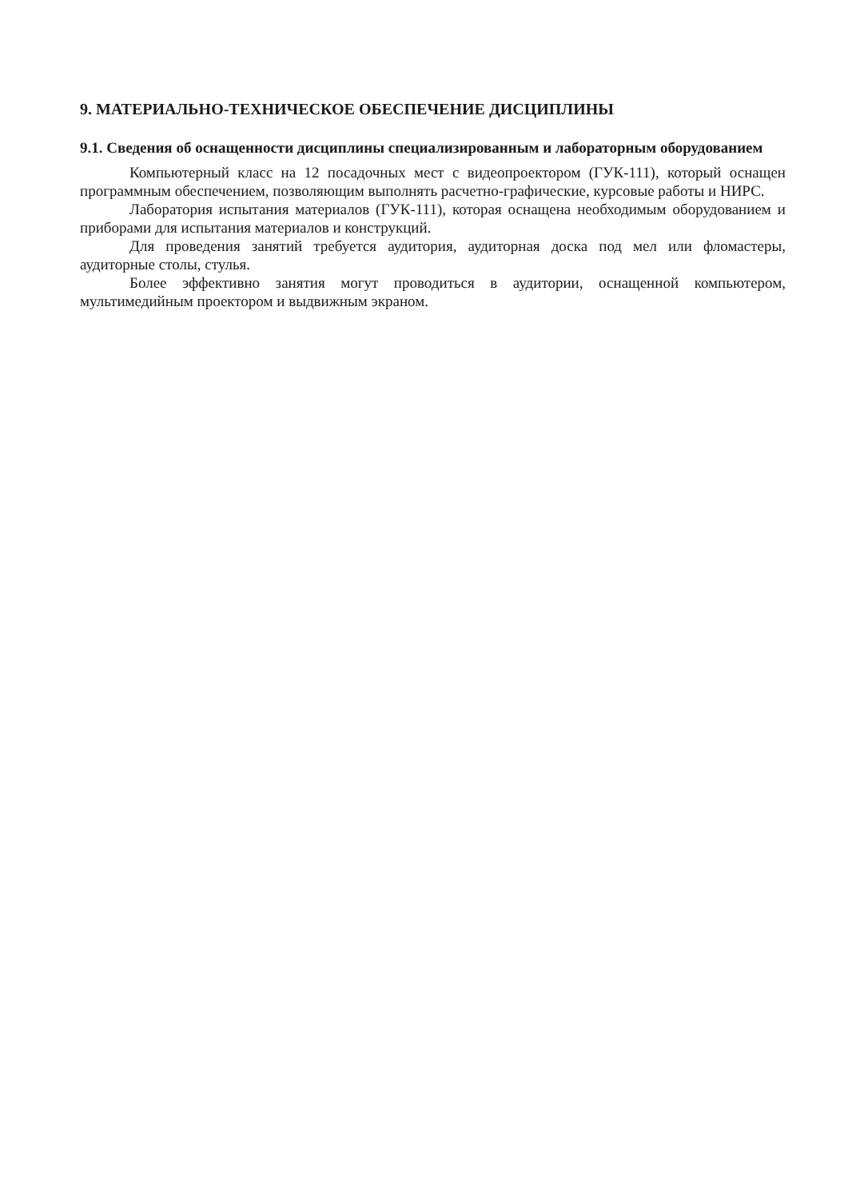9. МАТЕРИАЛЬНО-ТЕХНИЧЕСКОЕ ОБЕСПЕЧЕНИЕ ДИСЦИПЛИНЫ
9.1. Сведения об оснащенности дисциплины специализированным и лабораторным оборудованием
Компьютерный класс на 12 посадочных мест с видеопроектором (ГУК-111), который оснащен программным обеспечением, позволяющим выполнять расчетно-графические, курсовые работы и НИРС.
Лаборатория испытания материалов (ГУК-111), которая оснащена необходимым оборудованием и приборами для испытания материалов и конструкций.
Для проведения занятий требуется аудитория, аудиторная доска под мел или фломастеры, аудиторные столы, стулья.
Более эффективно занятия могут проводиться в аудитории, оснащенной компьютером, мультимедийным проектором и выдвижным экраном.